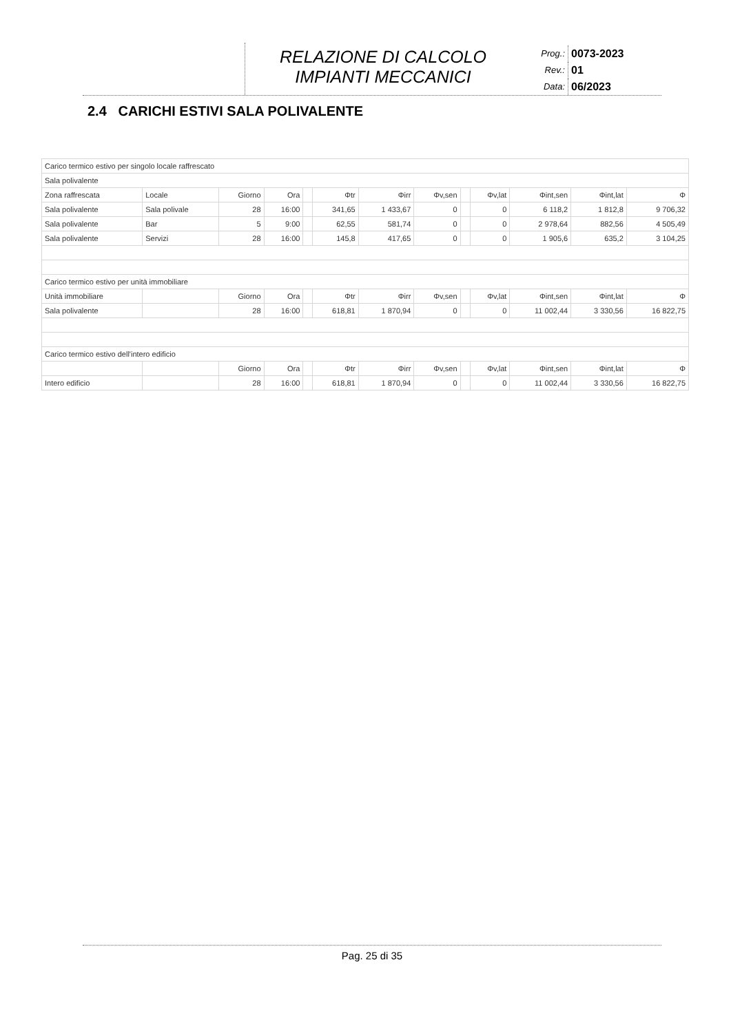RELAZIONE DI CALCOLO
IMPIANTI MECCANICI
| Prog.: | 0073-2023 |
| Rev.: | 01 |
| Data: | 06/2023 |
2.4 CARICHI ESTIVI SALA POLIVALENTE
| Carico termico estivo per singolo locale raffrescato | | | | | | | | | | | | |
| Sala polivalente | | | | | | | | | | | | |
| Zona raffrescata | Locale | Giorno | Ora | | Φtr | Φirr | Φv,sen | | Φv,lat | Φint,sen | Φint,lat | Φ |
| Sala polivalente | Sala polivale | 28 | 16:00 | | 341,65 | 1 433,67 | 0 | | 0 | 6 118,2 | 1 812,8 | 9 706,32 |
| Sala polivalente | Bar | 5 | 9:00 | | 62,55 | 581,74 | 0 | | 0 | 2 978,64 | 882,56 | 4 505,49 |
| Sala polivalente | Servizi | 28 | 16:00 | | 145,8 | 417,65 | 0 | | 0 | 1 905,6 | 635,2 | 3 104,25 |
| Carico termico estivo per unità immobiliare | | | | | | | | | | | | |
| Unità immobiliare | | Giorno | Ora | | Φtr | Φirr | Φv,sen | | Φv,lat | Φint,sen | Φint,lat | Φ |
| Sala polivalente | | 28 | 16:00 | | 618,81 | 1 870,94 | 0 | | 0 | 11 002,44 | 3 330,56 | 16 822,75 |
| Carico termico estivo dell'intero edificio | | | | | | | | | | | | |
| | | Giorno | Ora | | Φtr | Φirr | Φv,sen | | Φv,lat | Φint,sen | Φint,lat | Φ |
| Intero edificio | | 28 | 16:00 | | 618,81 | 1 870,94 | 0 | | 0 | 11 002,44 | 3 330,56 | 16 822,75 |
Pag. 25 di 35